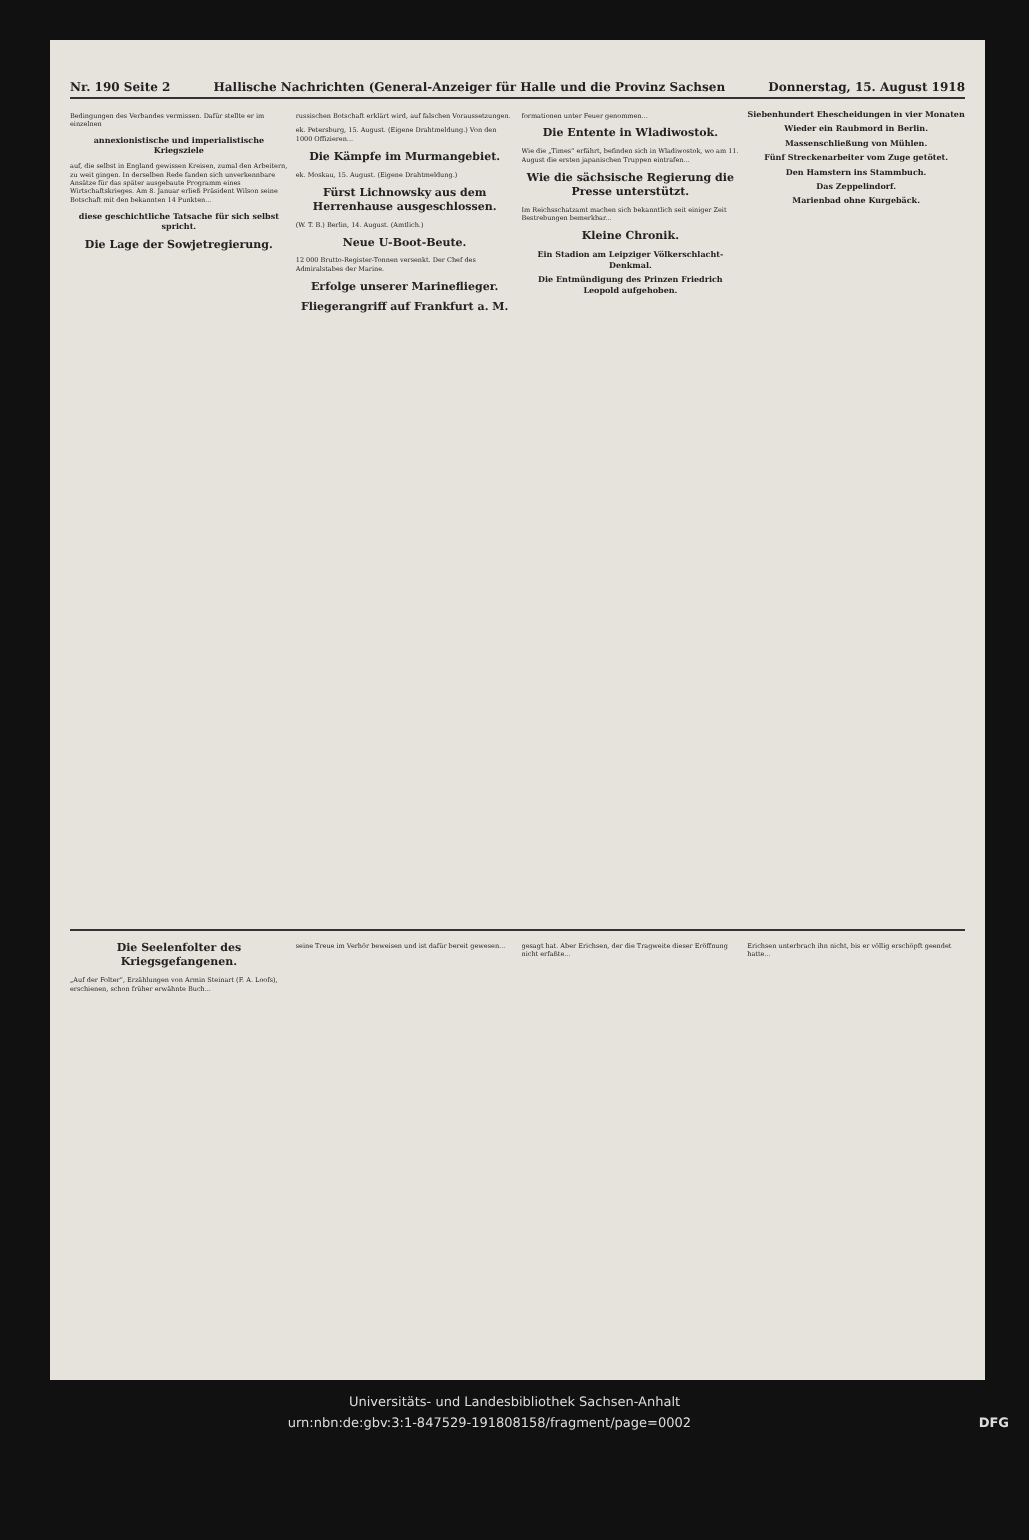Nr. 190 Seite 2 Hallische Nachrichten (General-Anzeiger für Halle und die Provinz Sachsen Donnerstag, 15. August 1918
Bedingungen des Verbandes vermissen. Dafür stellte er im einzelnen
annexionistische und imperialistische Kriegsziele
auf, die selbst in England gewissen Kreisen, zumal den Arbeitern, zu weit gingen. In derselben Rede fanden sich unverkennbare Ansätze für das später ausgebaute Programm eines Wirtschaftskrieges. Am 8. Januar erließ Präsident Wilson seine Botschaft mit den bekannten 14 Punkten...
diese geschichtliche Tatsache für sich selbst spricht.
Die Lage der Sowjetregierung.
russischen Botschaft erklärt wird, auf falschen Voraussetzungen.
ek. Petersburg, 15. August. (Eigene Drahtmeldung.) Von den 1000 Offizieren...
Die Kämpfe im Murmangebiet.
ek. Moskau, 15. August. (Eigene Drahtmeldung.)
Fürst Lichnowsky aus dem Herrenhause ausgeschlossen.
(W. T. B.) Berlin, 14. August. (Amtlich.)
Neue U-Boot-Beute.
12 000 Brutto-Register-Tonnen versenkt. Der Chef des Admiralstabes der Marine.
Erfolge unserer Marineflieger.
Fliegerangriff auf Frankfurt a. M.
formationen unter Feuer genommen...
Die Entente in Wladiwostok.
Wie die „Times“ erfährt, befinden sich in Wladiwostok, wo am 11. August die ersten japanischen Truppen eintrafen...
Wie die sächsische Regierung die Presse unterstützt.
Im Reichsschatzamt machen sich bekanntlich seit einiger Zeit Bestrebungen bemerkbar...
Kleine Chronik.
Ein Stadion am Leipziger Völkerschlacht-Denkmal.
Die Entmündigung des Prinzen Friedrich Leopold aufgehoben.
Siebenhundert Ehescheidungen in vier Monaten
Wieder ein Raubmord in Berlin.
Massenschließung von Mühlen.
Fünf Streckenarbeiter vom Zuge getötet.
Den Hamstern ins Stammbuch.
Das Zeppelindorf.
Marienbad ohne Kurgebäck.
Die Seelenfolter des Kriegsgefangenen.
„Auf der Folter“, Erzählungen von Armin Steinart (F. A. Loofs), erschienen, schon früher erwähnte Buch...
seine Treue im Verhör beweisen und ist dafür bereit gewesen...
gesagt hat. Aber Erichsen, der die Tragweite dieser Eröffnung nicht erfaßte...
Erichsen unterbrach ihn nicht, bis er völlig erschöpft geendet hatte...
Universitäts- und Landesbibliothek Sachsen-Anhalt
urn:nbn:de:gbv:3:1-847529-191808158/fragment/page=0002 DFG